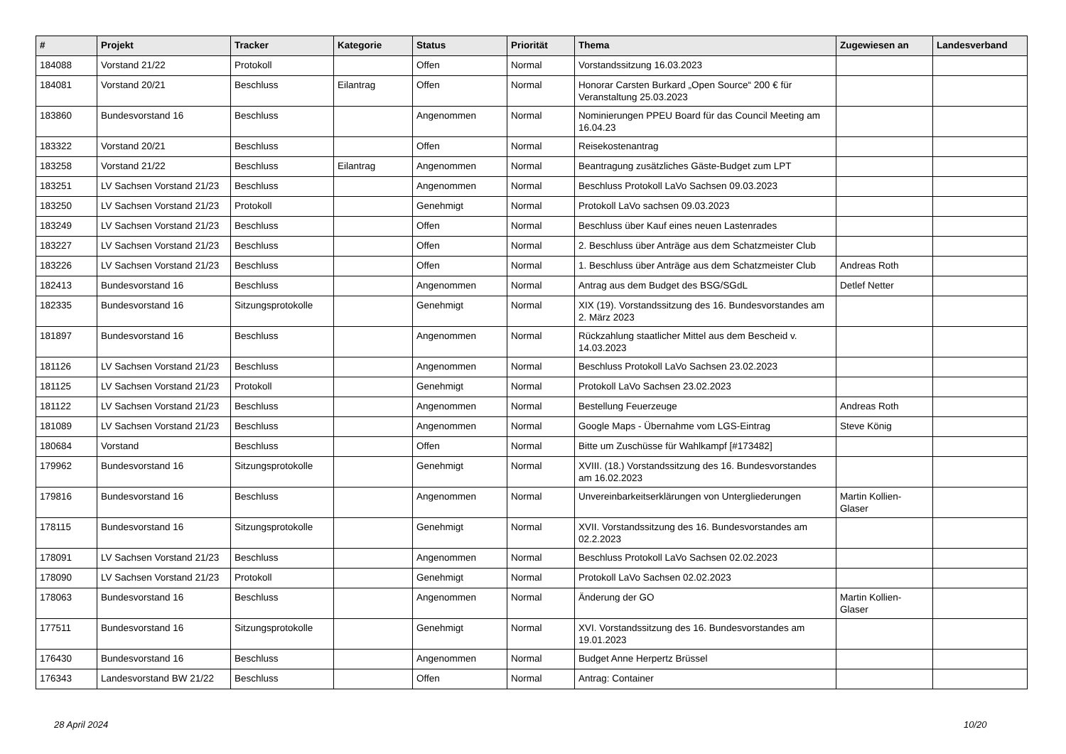| # | Projekt | Tracker | Kategorie | Status | Priorität | Thema | Zugewiesen an | Landesverband |
| --- | --- | --- | --- | --- | --- | --- | --- | --- |
| 184088 | Vorstand 21/22 | Protokoll | | Offen | Normal | Vorstandssitzung 16.03.2023 | | |
| 184081 | Vorstand 20/21 | Beschluss | Eilantrag | Offen | Normal | Honorar Carsten Burkard „Open Source“ 200 € für Veranstaltung 25.03.2023 | | |
| 183860 | Bundesvorstand 16 | Beschluss | | Angenommen | Normal | Nominierungen PPEU Board für das Council Meeting am 16.04.23 | | |
| 183322 | Vorstand 20/21 | Beschluss | | Offen | Normal | Reisekostenantrag | | |
| 183258 | Vorstand 21/22 | Beschluss | Eilantrag | Angenommen | Normal | Beantragung zusätzliches Gäste-Budget zum LPT | | |
| 183251 | LV Sachsen Vorstand 21/23 | Beschluss | | Angenommen | Normal | Beschluss Protokoll LaVo Sachsen 09.03.2023 | | |
| 183250 | LV Sachsen Vorstand 21/23 | Protokoll | | Genehmigt | Normal | Protokoll LaVo sachsen 09.03.2023 | | |
| 183249 | LV Sachsen Vorstand 21/23 | Beschluss | | Offen | Normal | Beschluss über Kauf eines neuen Lastenrades | | |
| 183227 | LV Sachsen Vorstand 21/23 | Beschluss | | Offen | Normal | 2. Beschluss über Anträge aus dem Schatzmeister Club | | |
| 183226 | LV Sachsen Vorstand 21/23 | Beschluss | | Offen | Normal | 1. Beschluss über Anträge aus dem Schatzmeister Club | Andreas Roth | |
| 182413 | Bundesvorstand 16 | Beschluss | | Angenommen | Normal | Antrag aus dem Budget des BSG/SGdL | Detlef Netter | |
| 182335 | Bundesvorstand 16 | Sitzungsprotokolle | | Genehmigt | Normal | XIX (19). Vorstandssitzung des 16. Bundesvorstandes am 2. März 2023 | | |
| 181897 | Bundesvorstand 16 | Beschluss | | Angenommen | Normal | Rückzahlung staatlicher Mittel aus dem Bescheid v. 14.03.2023 | | |
| 181126 | LV Sachsen Vorstand 21/23 | Beschluss | | Angenommen | Normal | Beschluss Protokoll LaVo Sachsen 23.02.2023 | | |
| 181125 | LV Sachsen Vorstand 21/23 | Protokoll | | Genehmigt | Normal | Protokoll LaVo Sachsen 23.02.2023 | | |
| 181122 | LV Sachsen Vorstand 21/23 | Beschluss | | Angenommen | Normal | Bestellung Feuerzeuge | Andreas Roth | |
| 181089 | LV Sachsen Vorstand 21/23 | Beschluss | | Angenommen | Normal | Google Maps - Übernahme vom LGS-Eintrag | Steve König | |
| 180684 | Vorstand | Beschluss | | Offen | Normal | Bitte um Zuschüsse für Wahlkampf [#173482] | | |
| 179962 | Bundesvorstand 16 | Sitzungsprotokolle | | Genehmigt | Normal | XVIII. (18.) Vorstandssitzung des 16. Bundesvorstandes am 16.02.2023 | | |
| 179816 | Bundesvorstand 16 | Beschluss | | Angenommen | Normal | Unvereinbarkeitserklärungen von Untergliederungen | Martin Kollien-Glaser | |
| 178115 | Bundesvorstand 16 | Sitzungsprotokolle | | Genehmigt | Normal | XVII. Vorstandssitzung des 16. Bundesvorstandes am 02.2.2023 | | |
| 178091 | LV Sachsen Vorstand 21/23 | Beschluss | | Angenommen | Normal | Beschluss Protokoll LaVo Sachsen 02.02.2023 | | |
| 178090 | LV Sachsen Vorstand 21/23 | Protokoll | | Genehmigt | Normal | Protokoll LaVo Sachsen 02.02.2023 | | |
| 178063 | Bundesvorstand 16 | Beschluss | | Angenommen | Normal | Änderung der GO | Martin Kollien-Glaser | |
| 177511 | Bundesvorstand 16 | Sitzungsprotokolle | | Genehmigt | Normal | XVI. Vorstandssitzung des 16. Bundesvorstandes am 19.01.2023 | | |
| 176430 | Bundesvorstand 16 | Beschluss | | Angenommen | Normal | Budget Anne Herpertz Brüssel | | |
| 176343 | Landesvorstand BW 21/22 | Beschluss | | Offen | Normal | Antrag: Container | | |
28 April 2024 10/20